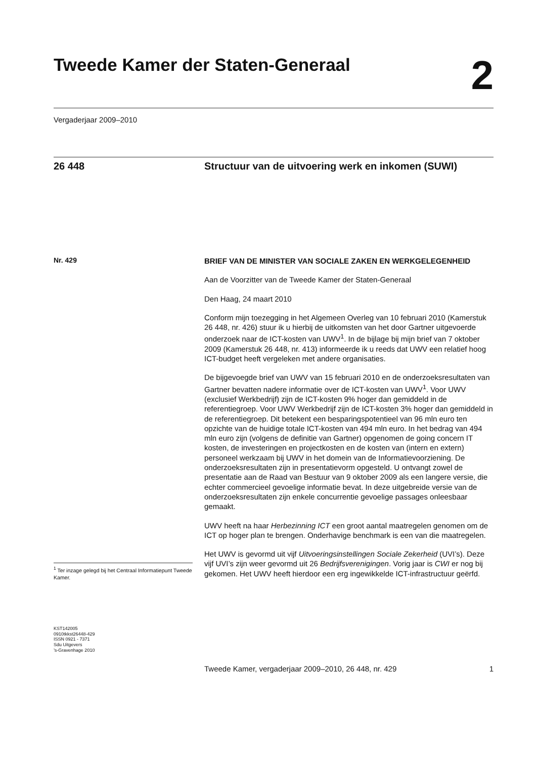Tweede Kamer der Staten-Generaal
2
Vergaderjaar 2009–2010
26 448
Structuur van de uitvoering werk en inkomen (SUWI)
Nr. 429
<sup>1</sup> Ter inzage gelegd bij het Centraal Informatiepunt Tweede Kamer.
KST142005
0910tkkst26448-429
ISSN 0921 - 7371
Sdu Uitgevers
’s-Gravenhage 2010
BRIEF VAN DE MINISTER VAN SOCIALE ZAKEN EN WERKGELEGENHEID
Aan de Voorzitter van de Tweede Kamer der Staten-Generaal
Den Haag, 24 maart 2010
Conform mijn toezegging in het Algemeen Overleg van 10 februari 2010 (Kamerstuk 26 448, nr. 426) stuur ik u hierbij de uitkomsten van het door Gartner uitgevoerde onderzoek naar de ICT-kosten van UWV<sup>1</sup>. In de bijlage bij mijn brief van 7 oktober 2009 (Kamerstuk 26 448, nr. 413) informeerde ik u reeds dat UWV een relatief hoog ICT-budget heeft vergeleken met andere organisaties.
De bijgevoegde brief van UWV van 15 februari 2010 en de onderzoeksresultaten van Gartner bevatten nadere informatie over de ICT-kosten van UWV<sup>1</sup>. Voor UWV (exclusief Werkbedrijf) zijn de ICT-kosten 9% hoger dan gemiddeld in de referentiegroep. Voor UWV Werkbedrijf zijn de ICT-kosten 3% hoger dan gemiddeld in de referentiegroep. Dit betekent een besparingspotentieel van 96 mln euro ten opzichte van de huidige totale ICT-kosten van 494 mln euro. In het bedrag van 494 mln euro zijn (volgens de definitie van Gartner) opgenomen de going concern IT kosten, de investeringen en projectkosten en de kosten van (intern en extern) personeel werkzaam bij UWV in het domein van de Informatievoorziening. De onderzoeksresultaten zijn in presentatievorm opgesteld. U ontvangt zowel de presentatie aan de Raad van Bestuur van 9 oktober 2009 als een langere versie, die echter commercieel gevoelige informatie bevat. In deze uitgebreide versie van de onderzoeksresultaten zijn enkele concurrentie gevoelige passages onleesbaar gemaakt.
UWV heeft na haar Herbezinning ICT een groot aantal maatregelen genomen om de ICT op hoger plan te brengen. Onderhavige benchmark is een van die maatregelen.
Het UWV is gevormd uit vijf Uitvoeringsinstellingen Sociale Zekerheid (UVI’s). Deze vijf UVI’s zijn weer gevormd uit 26 Bedrijfsverenigingen. Vorig jaar is CWI er nog bij gekomen. Het UWV heeft hierdoor een erg ingewikkelde ICT-infrastructuur geërfd.
Tweede Kamer, vergaderjaar 2009–2010, 26 448, nr. 429 1